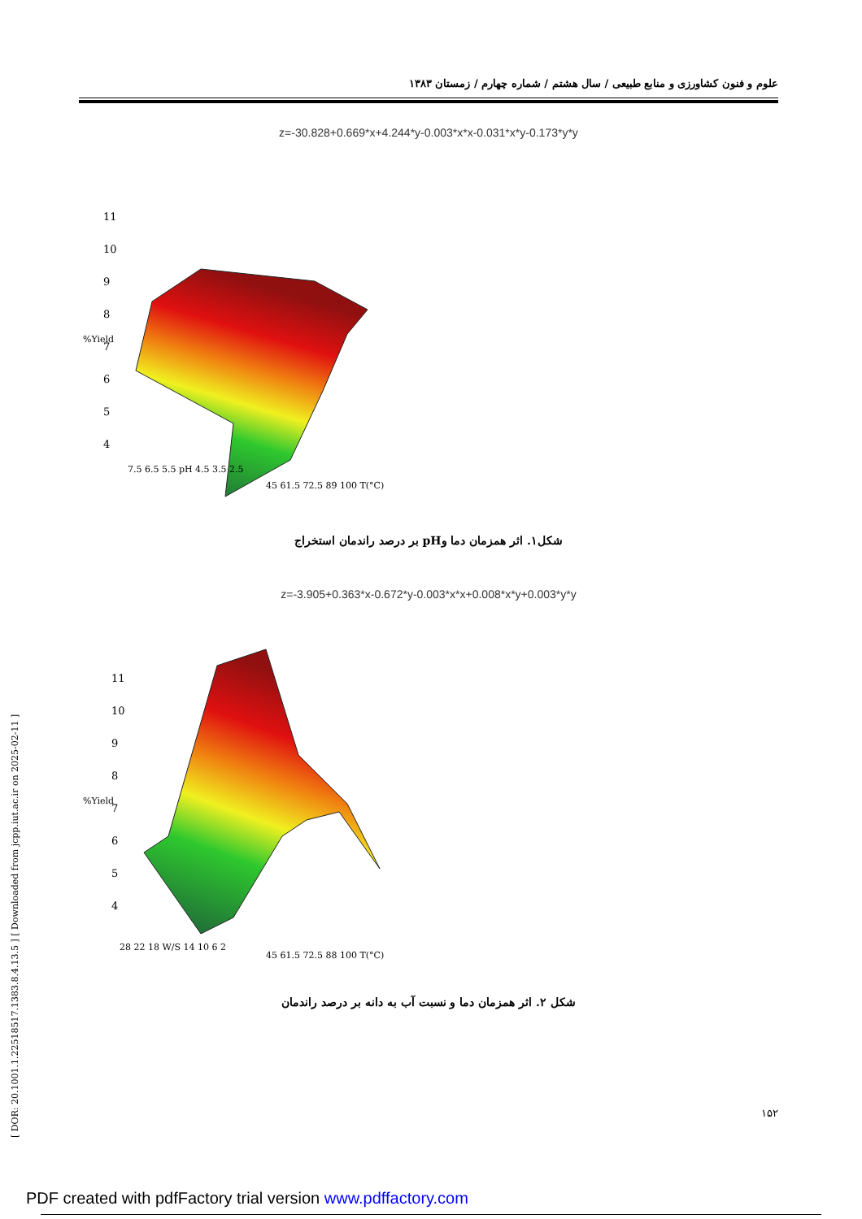علوم و فنون کشاورزی و منابع طبیعی / سال هشتم / شماره چهارم / زمستان ۱۳۸۳
[ DOR: 20.1001.1.22518517.1383.8.4.13.5 ] [ Downloaded from jcpp.iut.ac.ir on 2025-02-11 ]
z=-30.828+0.669*x+4.244*y-0.003*x*x-0.031*x*y-0.173*y*y
11
10
9
8
7
6
5
4
%Yield
7.5 6.5 5.5 pH 4.5 3.5 2.5
45 61.5 72.5 89 100 T(°C)
شکل۱. اثر همزمان دما وpH بر درصد راندمان استخراج
z=-3.905+0.363*x-0.672*y-0.003*x*x+0.008*x*y+0.003*y*y
11
10
9
8
7
6
5
4
%Yield
28 22 18 W/S 14 10 6 2
45 61.5 72.5 88 100 T(°C)
شکل ۲. اثر همزمان دما و نسبت آب به دانه بر درصد راندمان
۱۵۲
PDF created with pdfFactory trial version www.pdffactory.com